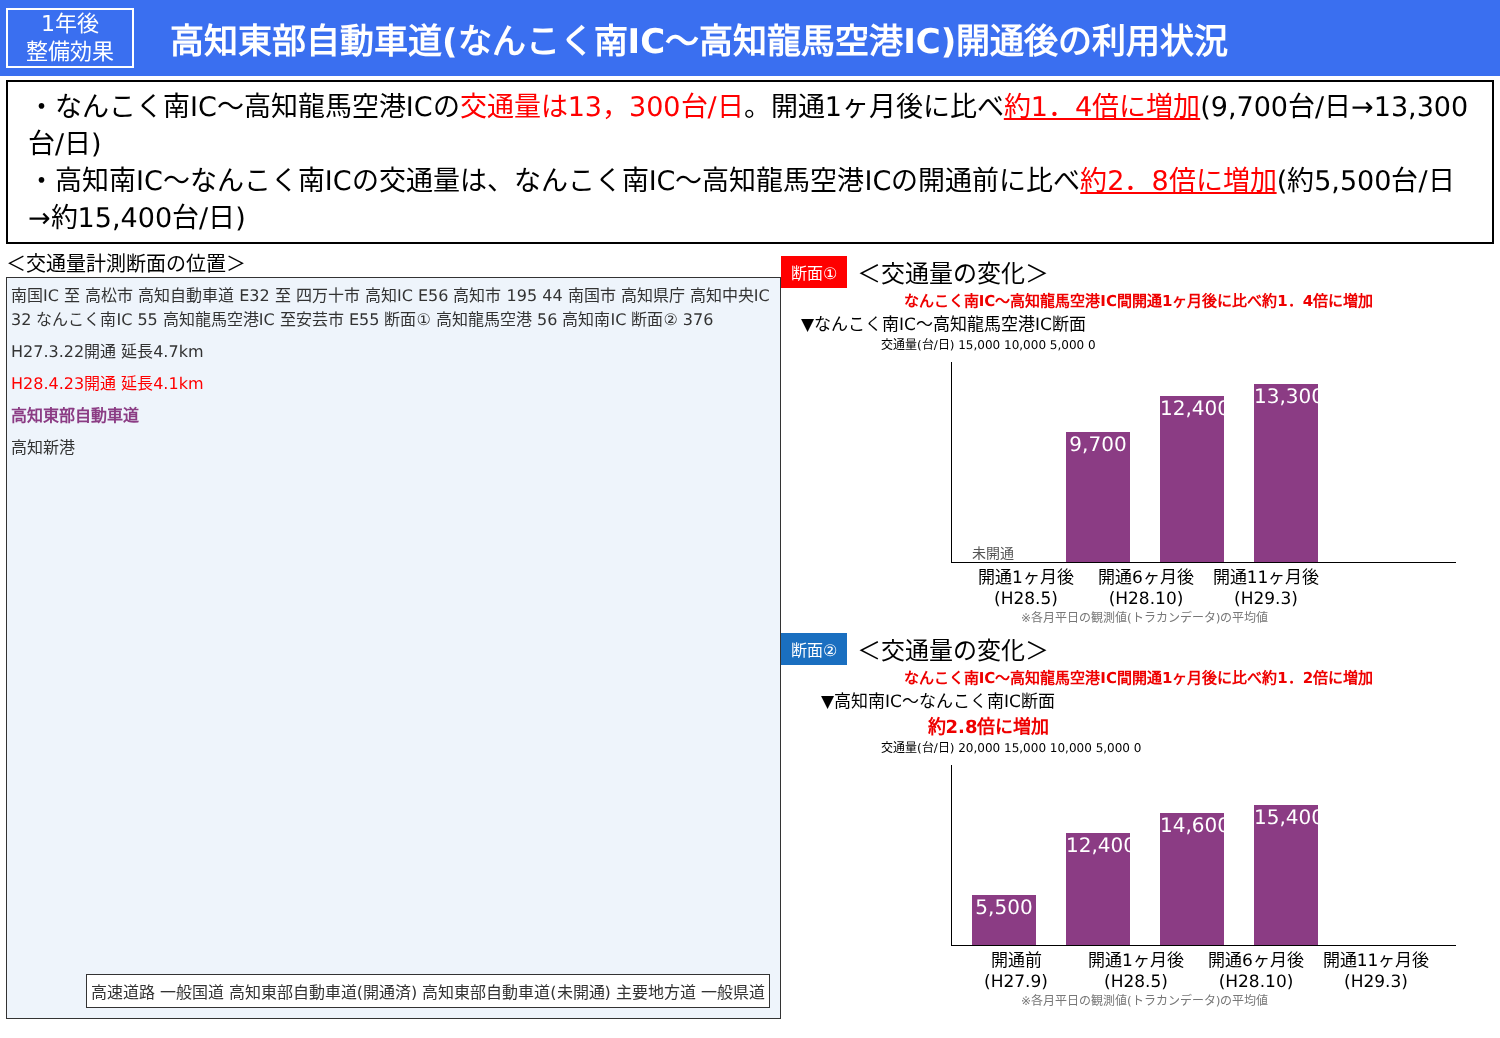1年後
整備効果
高知東部自動車道(なんこく南IC～高知龍馬空港IC)開通後の利用状況
・なんこく南IC～高知龍馬空港ICの交通量は13，300台/日。開通1ヶ月後に比べ約1．4倍に増加(9,700台/日→13,300台/日)
・高知南IC～なんこく南ICの交通量は、なんこく南IC～高知龍馬空港ICの開通前に比べ約2．8倍に増加(約5,500台/日→約15,400台/日)
＜交通量計測断面の位置＞
南国IC 至 高松市 高知自動車道 E32 至 四万十市 高知IC E56 高知市 195 44 南国市 高知県庁 高知中央IC 32 なんこく南IC 55 高知龍馬空港IC 至安芸市 E55 断面① 高知龍馬空港 56 高知南IC 断面② 376
H27.3.22開通 延長4.7km
H28.4.23開通 延長4.1km
高知東部自動車道
高知新港
高速道路 一般国道 高知東部自動車道(開通済) 高知東部自動車道(未開通) 主要地方道 一般県道
断面① ＜交通量の変化＞
なんこく南IC～高知龍馬空港IC間開通1ヶ月後に比べ約1．4倍に増加
▼なんこく南IC～高知龍馬空港IC断面
交通量(台/日) 15,000 10,000 5,000 0
未開通
9,700
12,400
13,300
開通1ヶ月後
(H28.5)
開通6ヶ月後
(H28.10)
開通11ヶ月後
(H29.3)
※各月平日の観測値(トラカンデータ)の平均値
断面② ＜交通量の変化＞
なんこく南IC～高知龍馬空港IC間開通1ヶ月後に比べ約1．2倍に増加
▼高知南IC～なんこく南IC断面
約2.8倍に増加
交通量(台/日) 20,000 15,000 10,000 5,000 0
5,500
12,400
14,600
15,400
開通前
(H27.9)
開通1ヶ月後
(H28.5)
開通6ヶ月後
(H28.10)
開通11ヶ月後
(H29.3)
※各月平日の観測値(トラカンデータ)の平均値